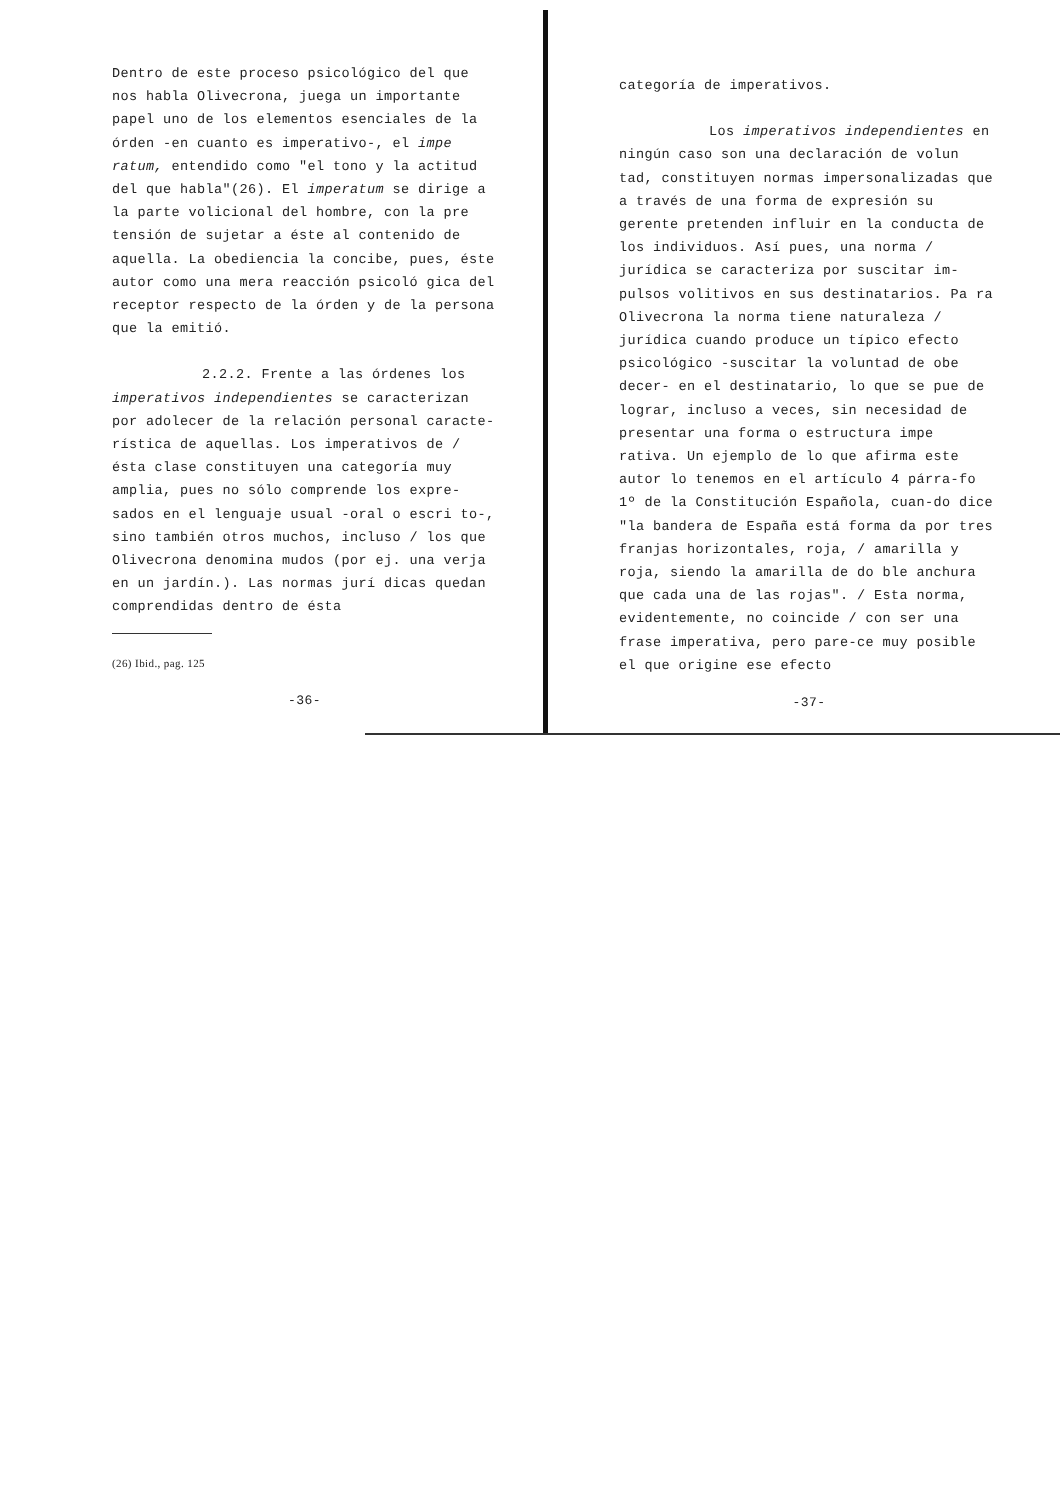Dentro de este proceso psicológico del que nos habla Olivecrona, juega un importante papel uno de los elementos esenciales de la órden -en cuanto es imperativo-, el impe ratum, entendido como "el tono y la actitud del que habla"(26). El imperatum se dirige a la parte volicional del hombre, con la pre tensión de sujetar a éste al contenido de aquella. La obediencia la concibe, pues, éste autor como una mera reacción psicoló gica del receptor respecto de la órden y de la persona que la emitió.
2.2.2. Frente a las órdenes los imperativos independientes se caracterizan por adolecer de la relación personal caracte-rística de aquellas. Los imperativos de / ésta clase constituyen una categoría muy amplia, pues no sólo comprende los expre-sados en el lenguaje usual -oral o escri to-, sino también otros muchos, incluso / los que Olivecrona denomina mudos (por ej. una verja en un jardín.). Las normas jurí dicas quedan comprendidas dentro de ésta
(26) Ibid., pag. 125
-36-
categoría de imperativos.
Los imperativos independientes en ningún caso son una declaración de volun tad, constituyen normas impersonalizadas que a través de una forma de expresión su gerente pretenden influir en la conducta de los individuos. Así pues, una norma / jurídica se caracteriza por suscitar im-pulsos volitivos en sus destinatarios. Pa ra Olivecrona la norma tiene naturaleza / jurídica cuando produce un típico efecto psicológico -suscitar la voluntad de obe decer- en el destinatario, lo que se pue de lograr, incluso a veces, sin necesidad de presentar una forma o estructura impe rativa. Un ejemplo de lo que afirma este autor lo tenemos en el artículo 4 párra-fo 1º de la Constitución Española, cuan-do dice "la bandera de España está forma da por tres franjas horizontales, roja, / amarilla y roja, siendo la amarilla de do ble anchura que cada una de las rojas". / Esta norma, evidentemente, no coincide / con ser una frase imperativa, pero pare-ce muy posible el que origine ese efecto
-37-